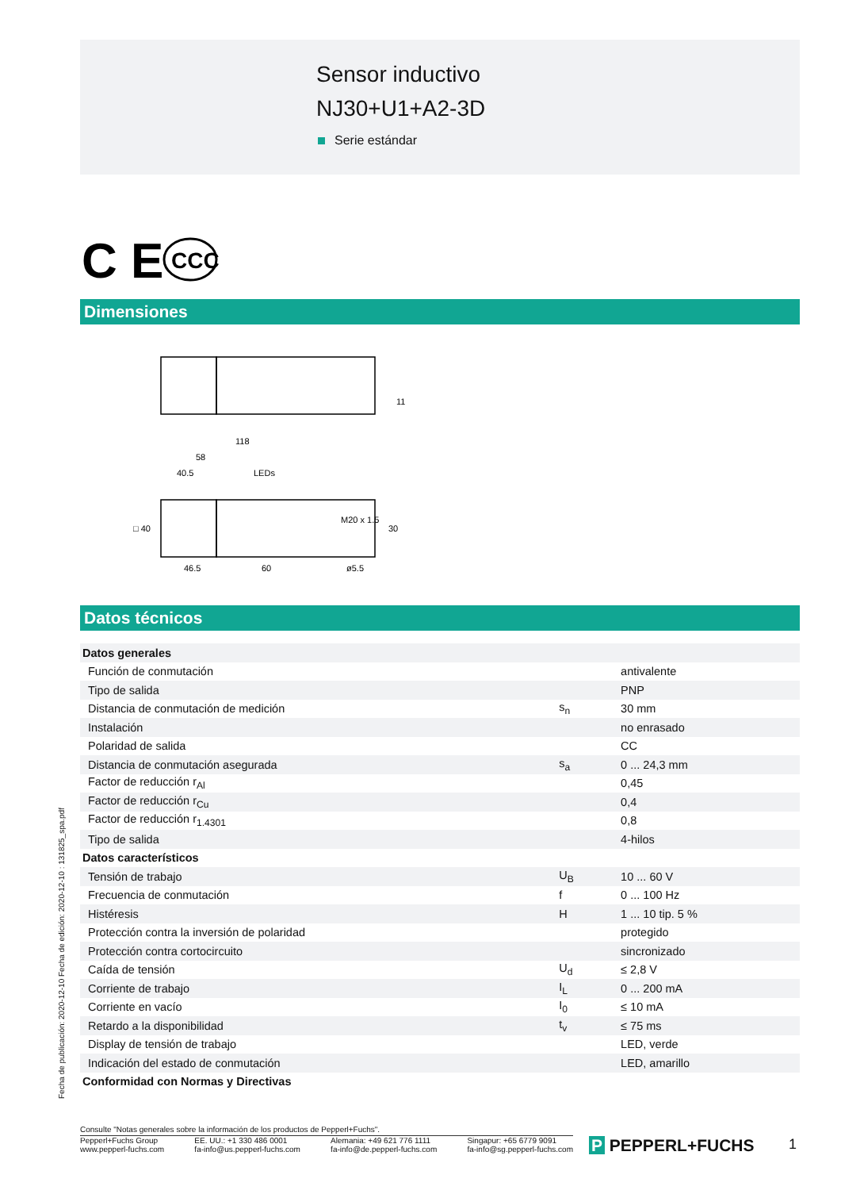Sensor inductivo
NJ30+U1+A2-3D
Serie estándar
C E
CCC
Dimensiones
118
58
40.5
LEDs
M20 x 1.5
46.5
60
ø5.5
30
□ 40
11
Datos técnicos
| Datos generales | | |
| Función de conmutación | | antivalente |
| Tipo de salida | | PNP |
| Distancia de conmutación de medición | s<sub>n</sub> | 30 mm |
| Instalación | | no enrasado |
| Polaridad de salida | | CC |
| Distancia de conmutación asegurada | s<sub>a</sub> | 0 ... 24,3 mm |
| Factor de reducción r<sub>Al</sub> | | 0,45 |
| Factor de reducción r<sub>Cu</sub> | | 0,4 |
| Factor de reducción r<sub>1.4301</sub> | | 0,8 |
| Tipo de salida | | 4-hilos |
| Datos característicos | | |
| Tensión de trabajo | U<sub>B</sub> | 10 ... 60 V |
| Frecuencia de conmutación | f | 0 ... 100 Hz |
| Histéresis | H | 1 ... 10 tip. 5 % |
| Protección contra la inversión de polaridad | | protegido |
| Protección contra cortocircuito | | sincronizado |
| Caída de tensión | U<sub>d</sub> | ≤ 2,8 V |
| Corriente de trabajo | I<sub>L</sub> | 0 ... 200 mA |
| Corriente en vacío | I<sub>0</sub> | ≤ 10 mA |
| Retardo a la disponibilidad | t<sub>v</sub> | ≤ 75 ms |
| Display de tensión de trabajo | | LED, verde |
| Indicación del estado de conmutación | | LED, amarillo |
| Conformidad con Normas y Directivas | | |
Fecha de publicación: 2020-12-10 Fecha de edición: 2020-12-10 : 131825_spa.pdf
Consulte "Notas generales sobre la información de los productos de Pepperl+Fuchs".
Pepperl+Fuchs Group
www.pepperl-fuchs.com
EE. UU.: +1 330 486 0001
fa-info@us.pepperl-fuchs.com
Alemania: +49 621 776 1111
fa-info@de.pepperl-fuchs.com
Singapur: +65 6779 9091
fa-info@sg.pepperl-fuchs.com
P PEPPERL+FUCHS 1